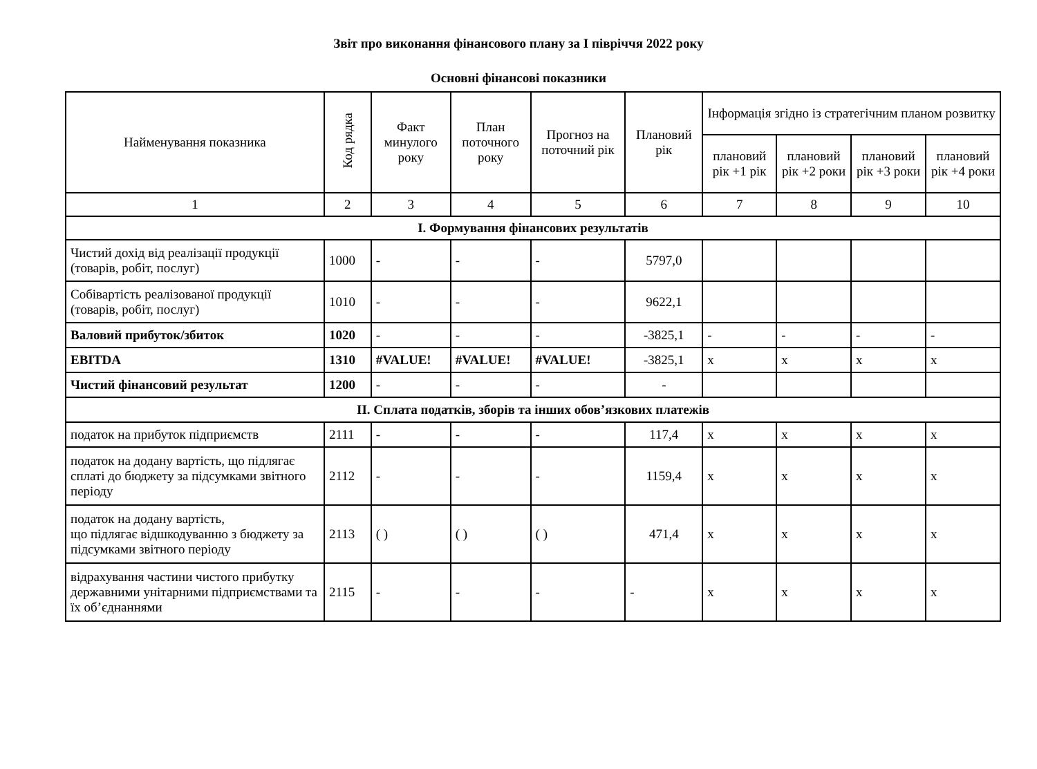Звіт про виконання фінансового плану за І півріччя 2022 року
Основні фінансові показники
| Найменування показника | Код рядка | Факт минулого року | План поточного року | Прогноз на поточний рік | Плановий рік | Інформація згідно із стратегічним планом розвитку | | | |
| --- | --- | --- | --- | --- | --- | --- | --- | --- | --- |
| | | | | | | плановий рік +1 рік | плановий рік +2 роки | плановий рік +3 роки | плановий рік +4 роки |
| 1 | 2 | 3 | 4 | 5 | 6 | 7 | 8 | 9 | 10 |
| І. Формування фінансових результатів | | | | | | | | | |
| Чистий дохід від реалізації продукції (товарів, робіт, послуг) | 1000 | - | - | - | 5797,0 | | | | |
| Собівартість реалізованої продукції (товарів, робіт, послуг) | 1010 | - | - | - | 9622,1 | | | | |
| Валовий прибуток/збиток | 1020 | - | - | - | -3825,1 | - | - | - | - |
| EBITDA | 1310 | #VALUE! | #VALUE! | #VALUE! | -3825,1 | х | х | х | х |
| Чистий фінансовий результат | 1200 | - | - | - | - | | | | |
| ІІ. Сплата податків, зборів та інших обов’язкових платежів | | | | | | | | | |
| податок на прибуток підприємств | 2111 | - | - | - | 117,4 | х | х | х | х |
| податок на додану вартість, що підлягає сплаті до бюджету за підсумками звітного періоду | 2112 | - | - | - | 1159,4 | х | х | х | х |
| податок на додану вартість, що підлягає відшкодуванню з бюджету за підсумками звітного періоду | 2113 | ( ) | ( ) | ( ) | 471,4 | х | х | х | х |
| відрахування частини чистого прибутку державними унітарними підприємствами та їх об’єднаннями | 2115 | - | - | - | - | х | х | х | х |